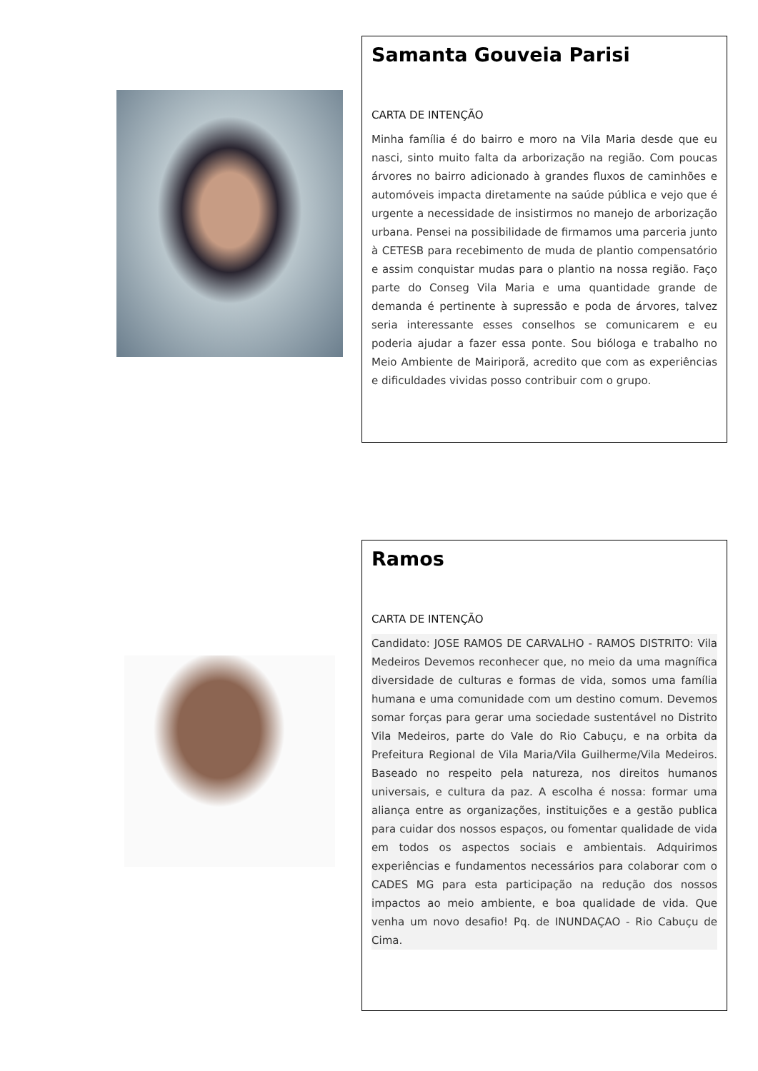Samanta Gouveia Parisi
CARTA DE INTENÇÃO
Minha família é do bairro e moro na Vila Maria desde que eu nasci, sinto muito falta da arborização na região. Com poucas árvores no bairro adicionado à grandes fluxos de caminhões e automóveis impacta diretamente na saúde pública e vejo que é urgente a necessidade de insistirmos no manejo de arborização urbana. Pensei na possibilidade de firmamos uma parceria junto à CETESB para recebimento de muda de plantio compensatório e assim conquistar mudas para o plantio na nossa região. Faço parte do Conseg Vila Maria e uma quantidade grande de demanda é pertinente à supressão e poda de árvores, talvez seria interessante esses conselhos se comunicarem e eu poderia ajudar a fazer essa ponte. Sou bióloga e trabalho no Meio Ambiente de Mairiporã, acredito que com as experiências e dificuldades vividas posso contribuir com o grupo.
Ramos
CARTA DE INTENÇÃO
Candidato: JOSE RAMOS DE CARVALHO - RAMOS DISTRITO: Vila Medeiros Devemos reconhecer que, no meio da uma magnífica diversidade de culturas e formas de vida, somos uma família humana e uma comunidade com um destino comum. Devemos somar forças para gerar uma sociedade sustentável no Distrito Vila Medeiros, parte do Vale do Rio Cabuçu, e na orbita da Prefeitura Regional de Vila Maria/Vila Guilherme/Vila Medeiros. Baseado no respeito pela natureza, nos direitos humanos universais, e cultura da paz. A escolha é nossa: formar uma aliança entre as organizações, instituições e a gestão publica para cuidar dos nossos espaços, ou fomentar qualidade de vida em todos os aspectos sociais e ambientais. Adquirimos experiências e fundamentos necessários para colaborar com o CADES MG para esta participação na redução dos nossos impactos ao meio ambiente, e boa qualidade de vida. Que venha um novo desafio! Pq. de INUNDAÇAO - Rio Cabuçu de Cima.